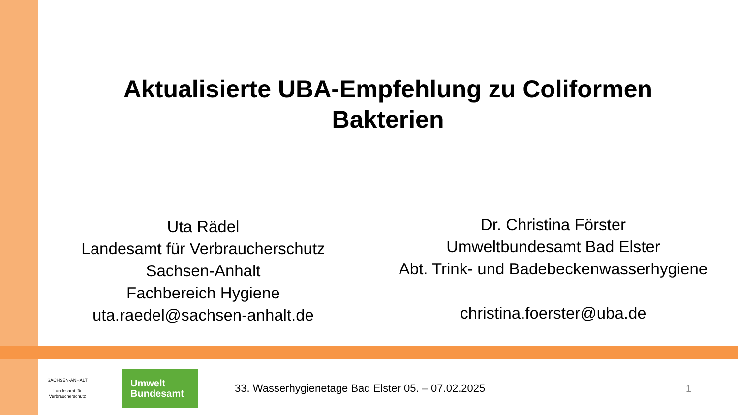Aktualisierte UBA-Empfehlung zu Coliformen
Bakterien
Uta Rädel
Landesamt für Verbraucherschutz
Sachsen-Anhalt
Fachbereich Hygiene
uta.raedel@sachsen-anhalt.de
Dr. Christina Förster
Umweltbundesamt Bad Elster
Abt. Trink- und Badebeckenwasserhygiene
christina.foerster@uba.de
SACHSEN-ANHALT
Landesamt für Verbraucherschutz
Umwelt
Bundesamt
33. Wasserhygienetage Bad Elster 05. – 07.02.2025
1